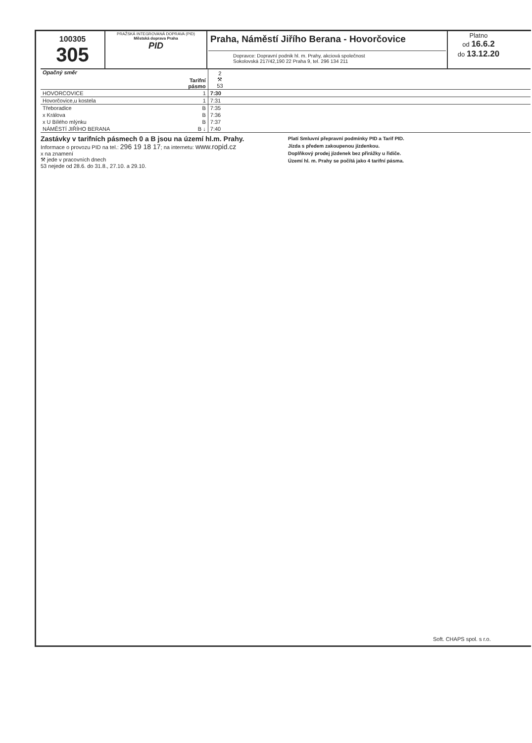100305
305
PRAŽSKÁ INTEGROVANÁ DOPRAVA (PID)
Městská doprava Praha
PID
Praha, Náměstí Jiřího Berana - Hovorčovice
Dopravce: Dopravní podnik hl. m. Prahy, akciová společnost
Sokolovská 217/42,190 22 Praha 9, tel. 296 134 211
Platno
od 16.6.2
do 13.12.20
| Opačný směr | Tarifní pásmo | 2 ⚒ 53 | |
| HOVORCOVICE | 1 | 7:30 | |
| Hovorčovice,u kostela | 1 | 7:31 | |
| Třeboradice | B | 7:35 | |
| x Králova | B | 7:36 | |
| x U Bílého mlýnku | B | 7:37 | |
| NÁMĚSTÍ JIŘÍHO BERANA | B ↓ | 7:40 | |
Zastávky v tarifních pásmech 0 a B jsou na území hl.m. Prahy.
Informace o provozu PID na tel.: 296 19 18 17; na internetu: www.ropid.cz
x na znamení
⚒ jede v pracovních dnech
53 nejede od 28.6. do 31.8., 27.10. a 29.10.
Platí Smluvní přepravní podmínky PID a Tarif PID.
Jízda s předem zakoupenou jízdenkou.
Doplňkový prodej jízdenek bez přirážky u řidiče.
Území hl. m. Prahy se počítá jako 4 tarifní pásma.
Soft. CHAPS spol. s r.o.